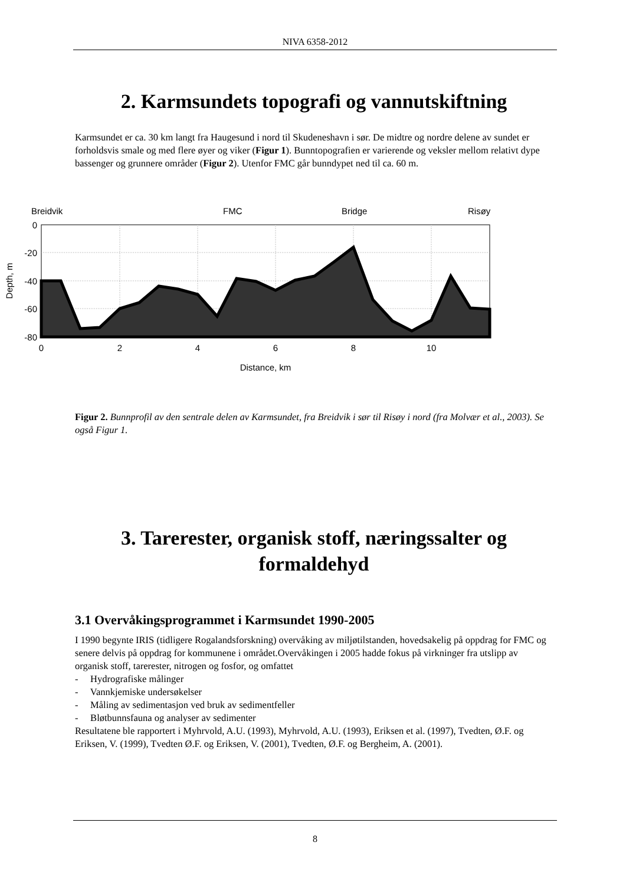NIVA 6358-2012
2. Karmsundets topografi og vannutskiftning
Karmsundet er ca. 30 km langt fra Haugesund i nord til Skudeneshavn i sør. De midtre og nordre delene av sundet er forholdsvis smale og med flere øyer og viker (Figur 1). Bunntopografien er varierende og veksler mellom relativt dype bassenger og grunnere områder (Figur 2). Utenfor FMC går bunndypet ned til ca. 60 m.
Breidvik
FMC
Bridge
Risøy
0
-20
-40
-60
-80
0
2
4
6
8
10
Distance, km
Depth, m
Figur 2. Bunnprofil av den sentrale delen av Karmsundet, fra Breidvik i sør til Risøy i nord (fra Molvær et al., 2003). Se også Figur 1.
3. Tarerester, organisk stoff, næringssalter og formaldehyd
3.1 Overvåkingsprogrammet i Karmsundet 1990-2005
I 1990 begynte IRIS (tidligere Rogalandsforskning) overvåking av miljøtilstanden, hovedsakelig på oppdrag for FMC og senere delvis på oppdrag for kommunene i området.Overvåkingen i 2005 hadde fokus på virkninger fra utslipp av organisk stoff, tarerester, nitrogen og fosfor, og omfattet
- Hydrografiske målinger
- Vannkjemiske undersøkelser
- Måling av sedimentasjon ved bruk av sedimentfeller
- Bløtbunnsfauna og analyser av sedimenter
Resultatene ble rapportert i Myhrvold, A.U. (1993), Myhrvold, A.U. (1993), Eriksen et al. (1997), Tvedten, Ø.F. og Eriksen, V. (1999), Tvedten Ø.F. og Eriksen, V. (2001), Tvedten, Ø.F. og Bergheim, A. (2001).
8